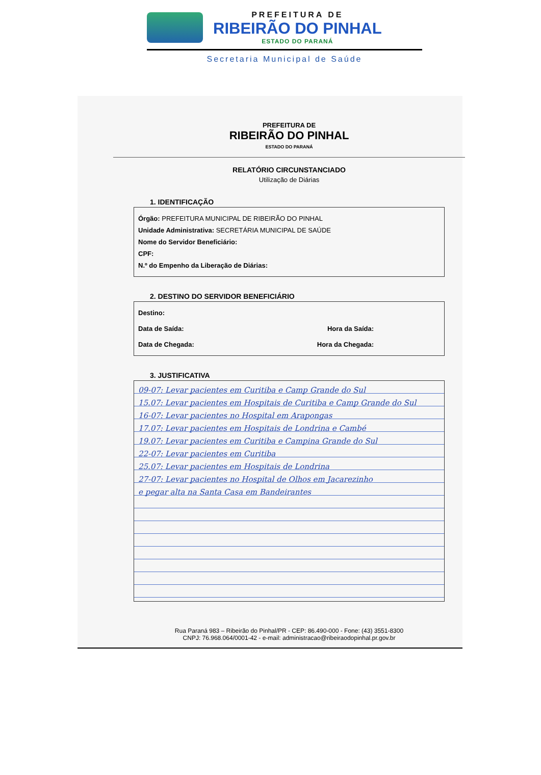PREFEITURA DE
RIBEIRÃO DO PINHAL
ESTADO DO PARANÁ
Secretaria Municipal de Saúde
PREFEITURA DE
RIBEIRÃO DO PINHAL
ESTADO DO PARANÁ
RELATÓRIO CIRCUNSTANCIADO
Utilização de Diárias
1. IDENTIFICAÇÃO
Órgão: PREFEITURA MUNICIPAL DE RIBEIRÃO DO PINHAL
Unidade Administrativa: SECRETÁRIA MUNICIPAL DE SAÚDE
Nome do Servidor Beneficiário:
CPF:
N.º do Empenho da Liberação de Diárias:
2. DESTINO DO SERVIDOR BENEFICIÁRIO
Destino:
Data de Saída: Hora da Saída:
Data de Chegada: Hora da Chegada:
3. JUSTIFICATIVA
09-07: Levar pacientes em Curitiba e Camp Grande do Sul
15.07: Levar pacientes em Hospitais de Curitiba e Camp Grande do Sul
16-07: Levar pacientes no Hospital em Arapongas
17.07: Levar pacientes em Hospitais de Londrina e Cambé
19.07: Levar pacientes em Curitiba e Campina Grande do Sul
22-07: Levar pacientes em Curitiba
25.07: Levar pacientes em Hospitais de Londrina
27-07: Levar pacientes no Hospital de Olhos em Jacarezinho
e pegar alta na Santa Casa em Bandeirantes
Rua Paraná 983 – Ribeirão do Pinhal/PR - CEP: 86.490-000 - Fone: (43) 3551-8300
CNPJ: 76.968.064/0001-42 - e-mail: administracao@ribeiraodopinhal.pr.gov.br